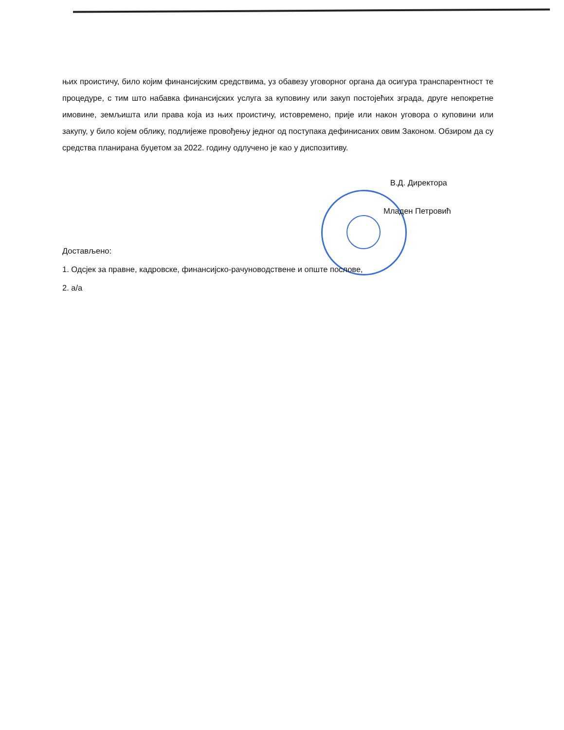њих проистичу, било којим финансијским средствима, уз обавезу уговорног органа да осигура транспарентност те процедуре, с тим што набавка финансијских услуга за куповину или закуп постојећих зграда, друге непокретне имовине, земљишта или права која из њих проистичу, истовремено, прије или након уговора о куповини или закупу, у било којем облику, подлијеже провођењу једног од поступака дефинисаних овим Законом. Обзиром да су средства планирана буџетом за 2022. годину одлучено је као у диспозитиву.
В.Д. Директора
Младен Петровић
Достављено:
1. Одсјек за правне, кадровске, финансијско-рачуноводствене и опште послове,
2. а/а